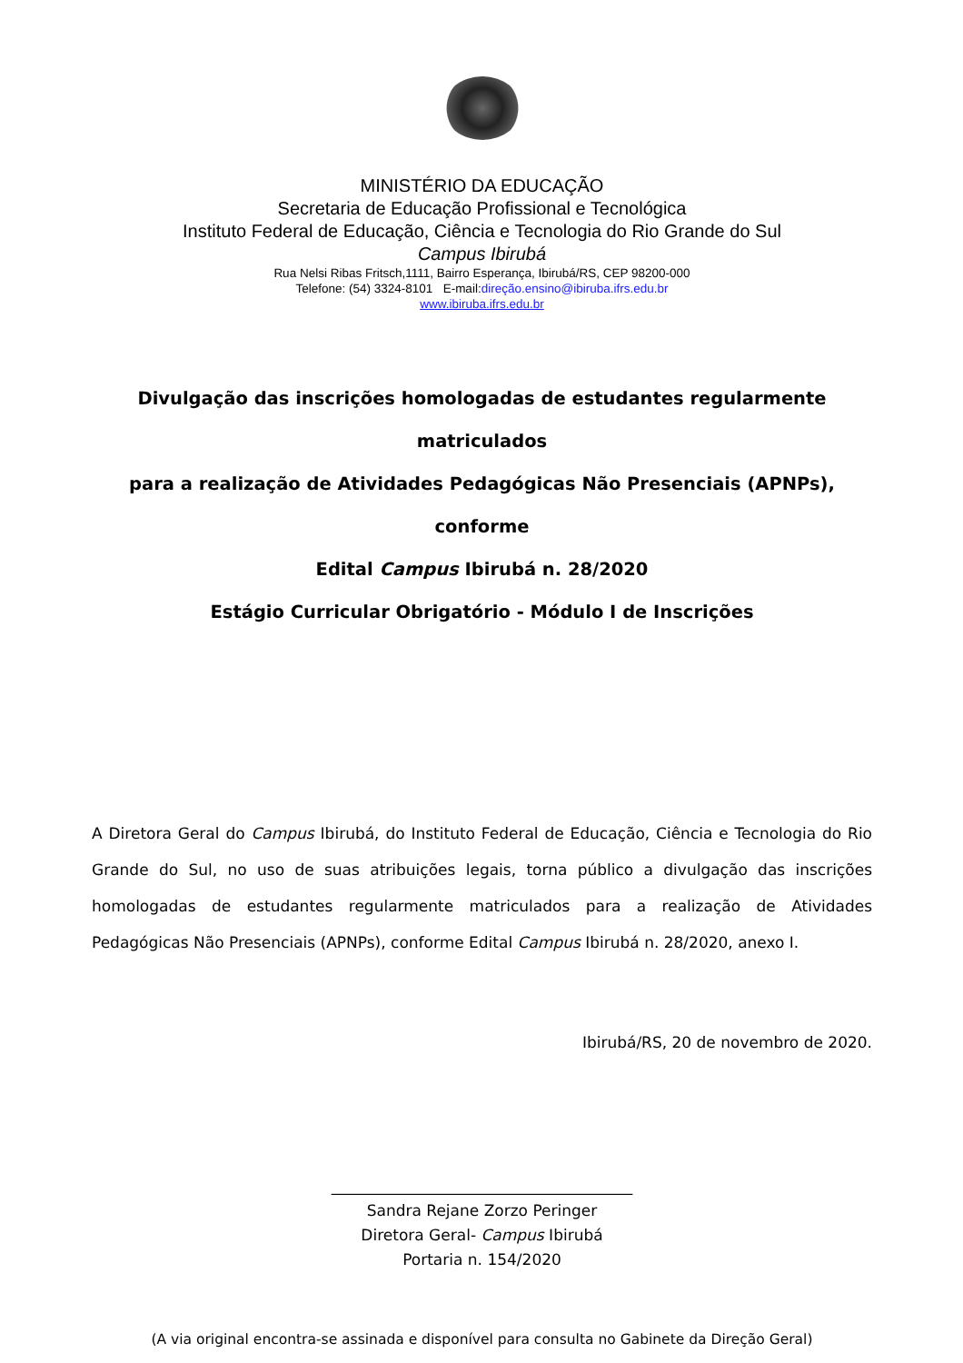MINISTÉRIO DA EDUCAÇÃO
Secretaria de Educação Profissional e Tecnológica
Instituto Federal de Educação, Ciência e Tecnologia do Rio Grande do Sul
Campus Ibirubá
Rua Nelsi Ribas Fritsch,1111, Bairro Esperança, Ibirubá/RS, CEP 98200-000
Telefone: (54) 3324-8101 E-mail:direção.ensino@ibiruba.ifrs.edu.br
www.ibiruba.ifrs.edu.br
Divulgação das inscrições homologadas de estudantes regularmente matriculados
para a realização de Atividades Pedagógicas Não Presenciais (APNPs), conforme
Edital Campus Ibirubá n. 28/2020
Estágio Curricular Obrigatório - Módulo I de Inscrições
A Diretora Geral do Campus Ibirubá, do Instituto Federal de Educação, Ciência e Tecnologia do Rio Grande do Sul, no uso de suas atribuições legais, torna público a divulgação das inscrições homologadas de estudantes regularmente matriculados para a realização de Atividades Pedagógicas Não Presenciais (APNPs), conforme Edital Campus Ibirubá n. 28/2020, anexo I.
Ibirubá/RS, 20 de novembro de 2020.
_______________________________________
Sandra Rejane Zorzo Peringer
Diretora Geral- Campus Ibirubá
Portaria n. 154/2020
(A via original encontra-se assinada e disponível para consulta no Gabinete da Direção Geral)